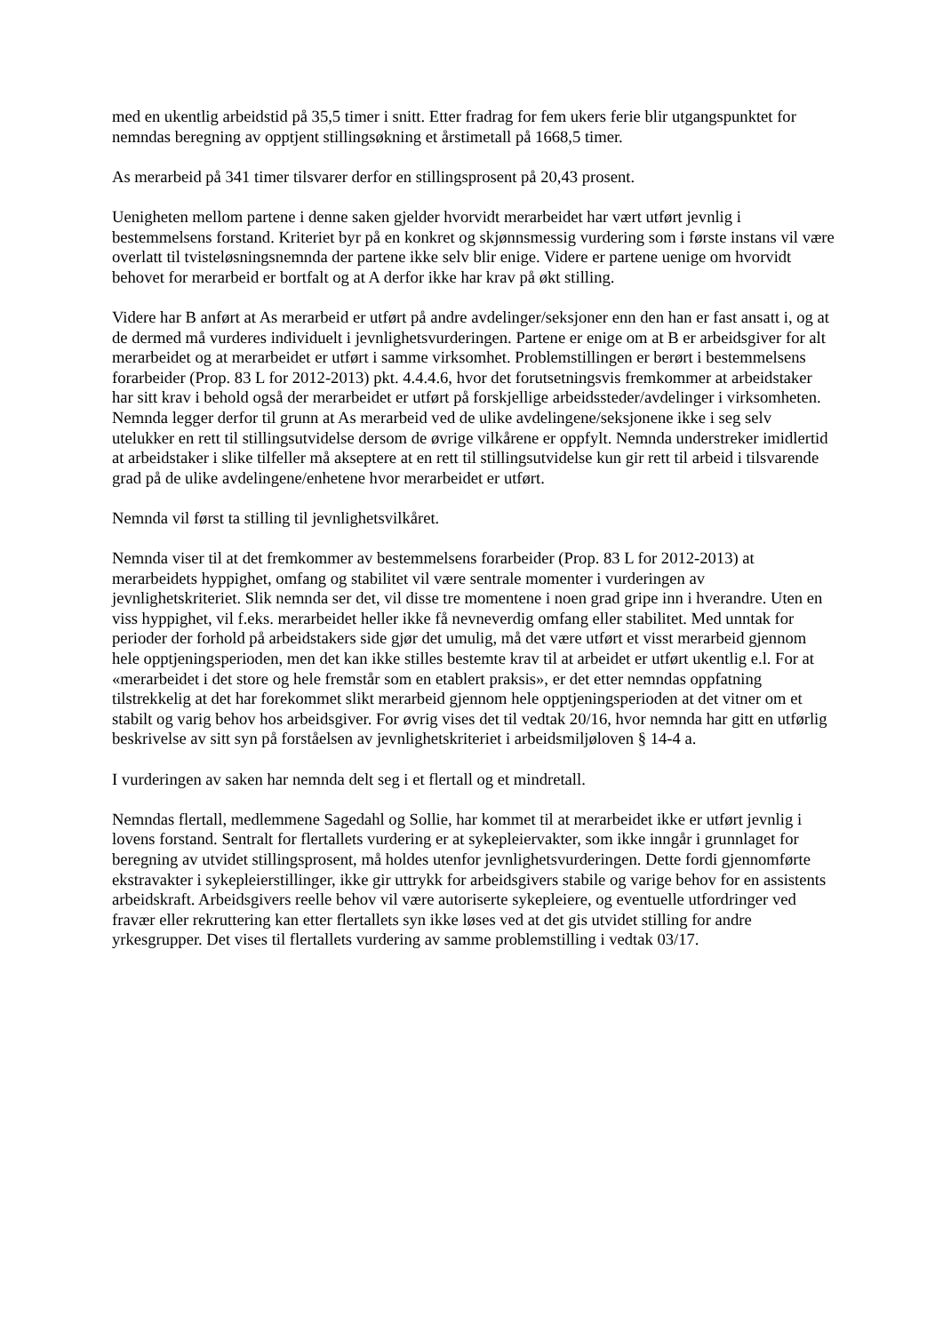med en ukentlig arbeidstid på 35,5 timer i snitt. Etter fradrag for fem ukers ferie blir utgangspunktet for nemndas beregning av opptjent stillingsøkning et årstimetall på 1668,5 timer.
As merarbeid på 341 timer tilsvarer derfor en stillingsprosent på 20,43 prosent.
Uenigheten mellom partene i denne saken gjelder hvorvidt merarbeidet har vært utført jevnlig i bestemmelsens forstand. Kriteriet byr på en konkret og skjønnsmessig vurdering som i første instans vil være overlatt til tvisteløsningsnemnda der partene ikke selv blir enige. Videre er partene uenige om hvorvidt behovet for merarbeid er bortfalt og at A derfor ikke har krav på økt stilling.
Videre har B anført at As merarbeid er utført på andre avdelinger/seksjoner enn den han er fast ansatt i, og at de dermed må vurderes individuelt i jevnlighetsvurderingen. Partene er enige om at B er arbeidsgiver for alt merarbeidet og at merarbeidet er utført i samme virksomhet. Problemstillingen er berørt i bestemmelsens forarbeider (Prop. 83 L for 2012-2013) pkt. 4.4.4.6, hvor det forutsetningsvis fremkommer at arbeidstaker har sitt krav i behold også der merarbeidet er utført på forskjellige arbeidssteder/avdelinger i virksomheten. Nemnda legger derfor til grunn at As merarbeid ved de ulike avdelingene/seksjonene ikke i seg selv utelukker en rett til stillingsutvidelse dersom de øvrige vilkårene er oppfylt. Nemnda understreker imidlertid at arbeidstaker i slike tilfeller må akseptere at en rett til stillingsutvidelse kun gir rett til arbeid i tilsvarende grad på de ulike avdelingene/enhetene hvor merarbeidet er utført.
Nemnda vil først ta stilling til jevnlighetsvilkåret.
Nemnda viser til at det fremkommer av bestemmelsens forarbeider (Prop. 83 L for 2012-2013) at merarbeidets hyppighet, omfang og stabilitet vil være sentrale momenter i vurderingen av jevnlighetskriteriet. Slik nemnda ser det, vil disse tre momentene i noen grad gripe inn i hverandre. Uten en viss hyppighet, vil f.eks. merarbeidet heller ikke få nevneverdig omfang eller stabilitet. Med unntak for perioder der forhold på arbeidstakers side gjør det umulig, må det være utført et visst merarbeid gjennom hele opptjeningsperioden, men det kan ikke stilles bestemte krav til at arbeidet er utført ukentlig e.l. For at «merarbeidet i det store og hele fremstår som en etablert praksis», er det etter nemndas oppfatning tilstrekkelig at det har forekommet slikt merarbeid gjennom hele opptjeningsperioden at det vitner om et stabilt og varig behov hos arbeidsgiver. For øvrig vises det til vedtak 20/16, hvor nemnda har gitt en utførlig beskrivelse av sitt syn på forståelsen av jevnlighetskriteriet i arbeidsmiljøloven § 14-4 a.
I vurderingen av saken har nemnda delt seg i et flertall og et mindretall.
Nemndas flertall, medlemmene Sagedahl og Sollie, har kommet til at merarbeidet ikke er utført jevnlig i lovens forstand. Sentralt for flertallets vurdering er at sykepleiervakter, som ikke inngår i grunnlaget for beregning av utvidet stillingsprosent, må holdes utenfor jevnlighetsvurderingen. Dette fordi gjennomførte ekstravakter i sykepleierstillinger, ikke gir uttrykk for arbeidsgivers stabile og varige behov for en assistents arbeidskraft. Arbeidsgivers reelle behov vil være autoriserte sykepleiere, og eventuelle utfordringer ved fravær eller rekruttering kan etter flertallets syn ikke løses ved at det gis utvidet stilling for andre yrkesgrupper. Det vises til flertallets vurdering av samme problemstilling i vedtak 03/17.